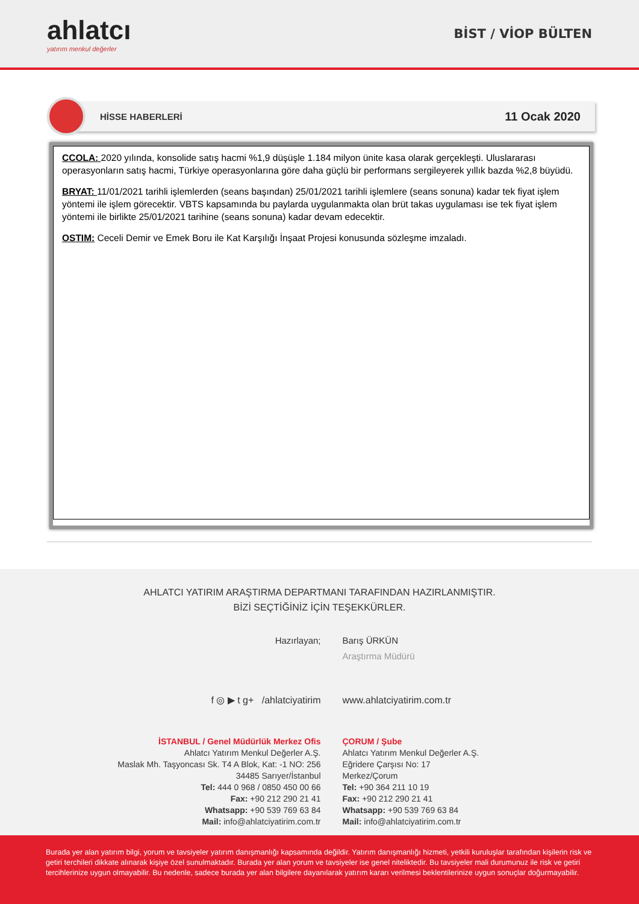ahlatcı
yatırım menkul değerler
BİST / VİOP BÜLTEN
HİSSE HABERLERİ
11 Ocak 2020
CCOLA: 2020 yılında, konsolide satış hacmi %1,9 düşüşle 1.184 milyon ünite kasa olarak gerçekleşti. Uluslararası operasyonların satış hacmi, Türkiye operasyonlarına göre daha güçlü bir performans sergileyerek yıllık bazda %2,8 büyüdü.
BRYAT: 11/01/2021 tarihli işlemlerden (seans başından) 25/01/2021 tarihli işlemlere (seans sonuna) kadar tek fiyat işlem yöntemi ile işlem görecektir. VBTS kapsamında bu paylarda uygulanmakta olan brüt takas uygulaması ise tek fiyat işlem yöntemi ile birlikte 25/01/2021 tarihine (seans sonuna) kadar devam edecektir.
OSTIM: Ceceli Demir ve Emek Boru ile Kat Karşılığı İnşaat Projesi konusunda sözleşme imzaladı.
AHLATCI YATIRIM ARAŞTIRMA DEPARTMANI TARAFINDAN HAZIRLANMIŞTIR.
BİZİ SEÇTİĞİNİZ İÇİN TEŞEKKÜRLER.
Hazırlayan; Barış ÜRKÜN
Araştırma Müdürü
f ◎ ▶ t g+ /ahlatciyatirim www.ahlatciyatirim.com.tr
İSTANBUL / Genel Müdürlük Merkez Ofis
Ahlatcı Yatırım Menkul Değerler A.Ş.
Maslak Mh. Taşyoncası Sk. T4 A Blok, Kat: -1 NO: 256
34485 Sarıyer/İstanbul
Tel: 444 0 968 / 0850 450 00 66
Fax: +90 212 290 21 41
Whatsapp: +90 539 769 63 84
Mail: info@ahlatciyatirim.com.tr
ÇORUM / Şube
Ahlatcı Yatırım Menkul Değerler A.Ş.
Eğridere Çarşısı No: 17
Merkez/Çorum
Tel: +90 364 211 10 19
Fax: +90 212 290 21 41
Whatsapp: +90 539 769 63 84
Mail: info@ahlatciyatirim.com.tr
Burada yer alan yatırım bilgi, yorum ve tavsiyeler yatırım danışmanlığı kapsamında değildir. Yatırım danışmanlığı hizmeti, yetkili kuruluşlar tarafından kişilerin risk ve getiri terchileri dikkate alınarak kişiye özel sunulmaktadır. Burada yer alan yorum ve tavsiyeler ise genel niteliktedir. Bu tavsiyeler mali durumunuz ile risk ve getiri tercihlerinize uygun olmayabilir. Bu nedenle, sadece burada yer alan bilgilere dayanılarak yatırım kararı verilmesi beklentilerinize uygun sonuçlar doğurmayabilir.